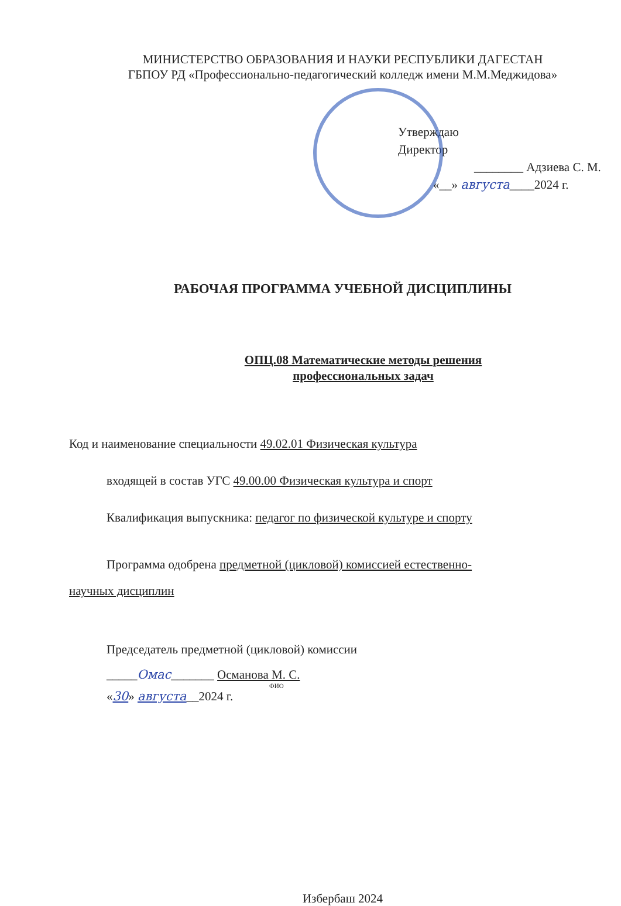МИНИСТЕРСТВО ОБРАЗОВАНИЯ И НАУКИ РЕСПУБЛИКИ ДАГЕСТАН
ГБПОУ РД «Профессионально-педагогический колледж имени М.М.Меджидова»
Утверждаю
Директор
________ Адзиева С. М.
«__» августа____2024 г.
РАБОЧАЯ ПРОГРАММА УЧЕБНОЙ ДИСЦИПЛИНЫ
ОПЦ.08 Математические методы решения
профессиональных задач
Код и наименование специальности 49.02.01 Физическая культура
входящей в состав УГС 49.00.00 Физическая культура и спорт
Квалификация выпускника: педагог по физической культуре и спорту
Программа одобрена предметной (цикловой) комиссией естественно-
научных дисциплин
Председатель предметной (цикловой) комиссии
_____Омас_______ Османова М. С.
ФИО
«30» августа__2024 г.
Избербаш 2024